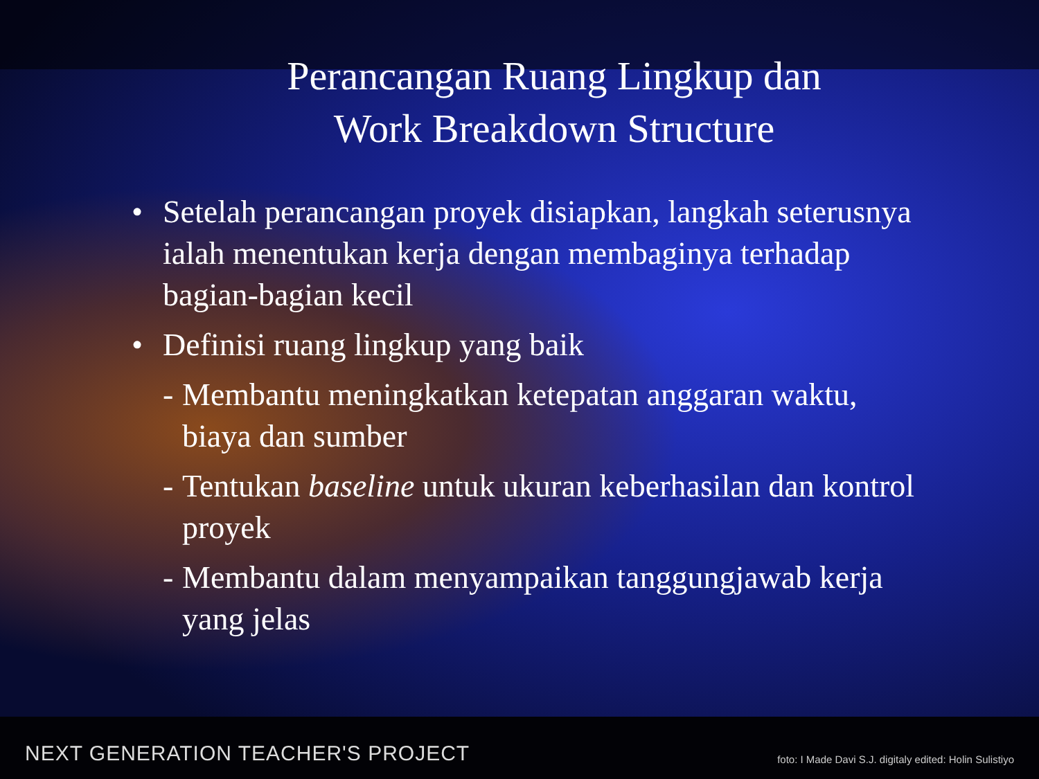Perancangan Ruang Lingkup dan
Work Breakdown Structure
• Setelah perancangan proyek disiapkan, langkah seterusnya ialah menentukan kerja dengan membaginya terhadap bagian-bagian kecil
• Definisi ruang lingkup yang baik
- Membantu meningkatkan ketepatan anggaran waktu, biaya dan sumber
- Tentukan baseline untuk ukuran keberhasilan dan kontrol proyek
- Membantu dalam menyampaikan tanggungjawab kerja yang jelas
NEXT GENERATION TEACHER'S PROJECT foto: I Made Davi S.J. digitaly edited: Holin Sulistiyo